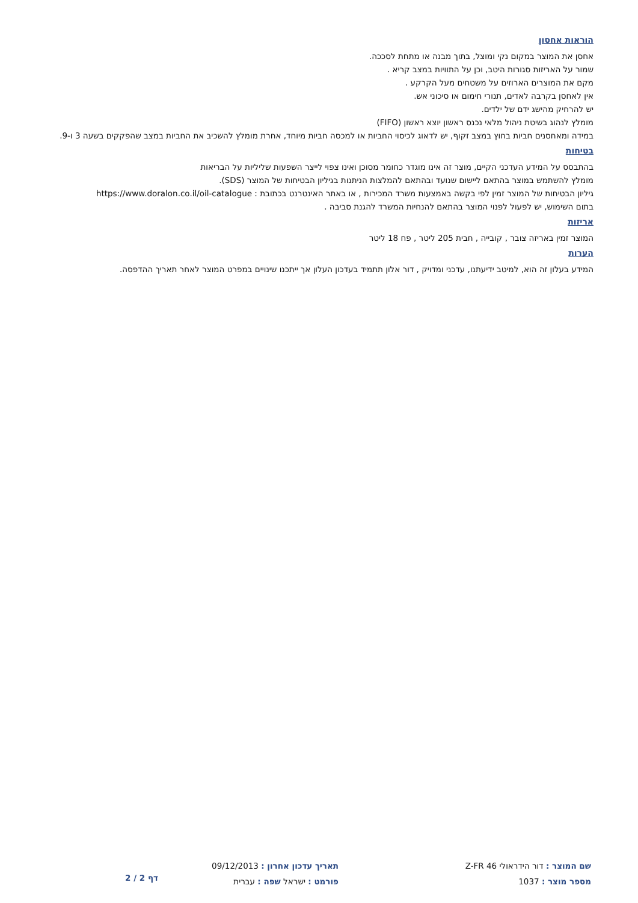הוראות אחסון
אחסן את המוצר במקום נקי ומוצל, בתוך מבנה או מתחת לסככה.
שמור על האריזות סגורות היטב, וכן על התוויות במצב קריא .
מקם את המוצרים הארוזים על משטחים מעל הקרקע .
אין לאחסן בקרבה לאדים, תנורי חימום או סיכוני אש.
יש להרחיק מהישג ידם של ילדים.
מומלץ לנהוג בשיטת ניהול מלאי נכנס ראשון יוצא ראשון (FIFO)
במידה ומאחסנים חביות בחוץ במצב זקוף, יש לדאוג לכיסוי החביות או למכסה חביות מיוחד, אחרת מומלץ להשכיב את החביות במצב שהפקקים בשעה 3 ו-9.
בטיחות
בהתבסס על המידע העדכני הקיים, מוצר זה אינו מוגדר כחומר מסוכן ואינו צפוי לייצר השפעות שליליות על הבריאות
מומלץ להשתמש במוצר בהתאם ליישום שנועד ובהתאם להמלצות הניתנות בגיליון הבטיחות של המוצר (SDS).
גיליון הבטיחות של המוצר זמין לפי בקשה באמצעות משרד המכירות , או באתר האינטרנט בכתובת : https://www.doralon.co.il/oil-catalogue
בתום השימוש, יש לפעול לפנוי המוצר בהתאם להנחיות המשרד להגנת סביבה .
אריזות
המוצר זמין באריזה צובר , קובייה , חבית 205 ליטר , פח 18 ליטר
הערות
המידע בעלון זה הוא, למיטב ידיעתנו, עדכני ומדויק , דור אלון תתמיד בעדכון העלון אך ייתכנו שינויים במפרט המוצר לאחר תאריך ההדפסה.
שם המוצר : דור הידראולי Z-FR 46
מספר מוצר : 1037
תאריך עדכון אחרון : 09/12/2013
פורמט : ישראל שפה : עברית
דף 2 / 2